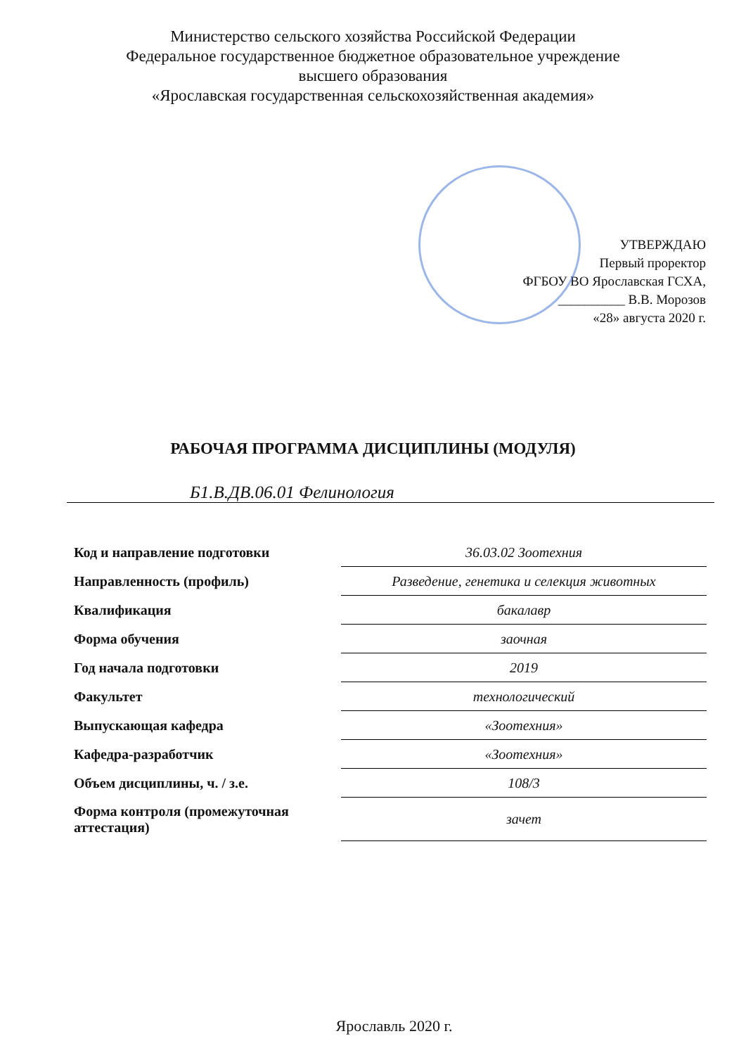Министерство сельского хозяйства Российской Федерации
Федеральное государственное бюджетное образовательное учреждение
высшего образования
«Ярославская государственная сельскохозяйственная академия»
УТВЕРЖДАЮ
Первый проректор
ФГБОУ ВО Ярославская ГСХА,
__________ В.В. Морозов
«28» августа 2020 г.
РАБОЧАЯ ПРОГРАММА ДИСЦИПЛИНЫ (МОДУЛЯ)
Б1.В.ДВ.06.01 Фелинология
| Код и направление подготовки | 36.03.02 Зоотехния |
| Направленность (профиль) | Разведение, генетика и селекция животных |
| Квалификация | бакалавр |
| Форма обучения | заочная |
| Год начала подготовки | 2019 |
| Факультет | технологический |
| Выпускающая кафедра | «Зоотехния» |
| Кафедра-разработчик | «Зоотехния» |
| Объем дисциплины, ч. / з.е. | 108/3 |
| Форма контроля (промежуточная аттестация) | зачет |
Ярославль 2020 г.